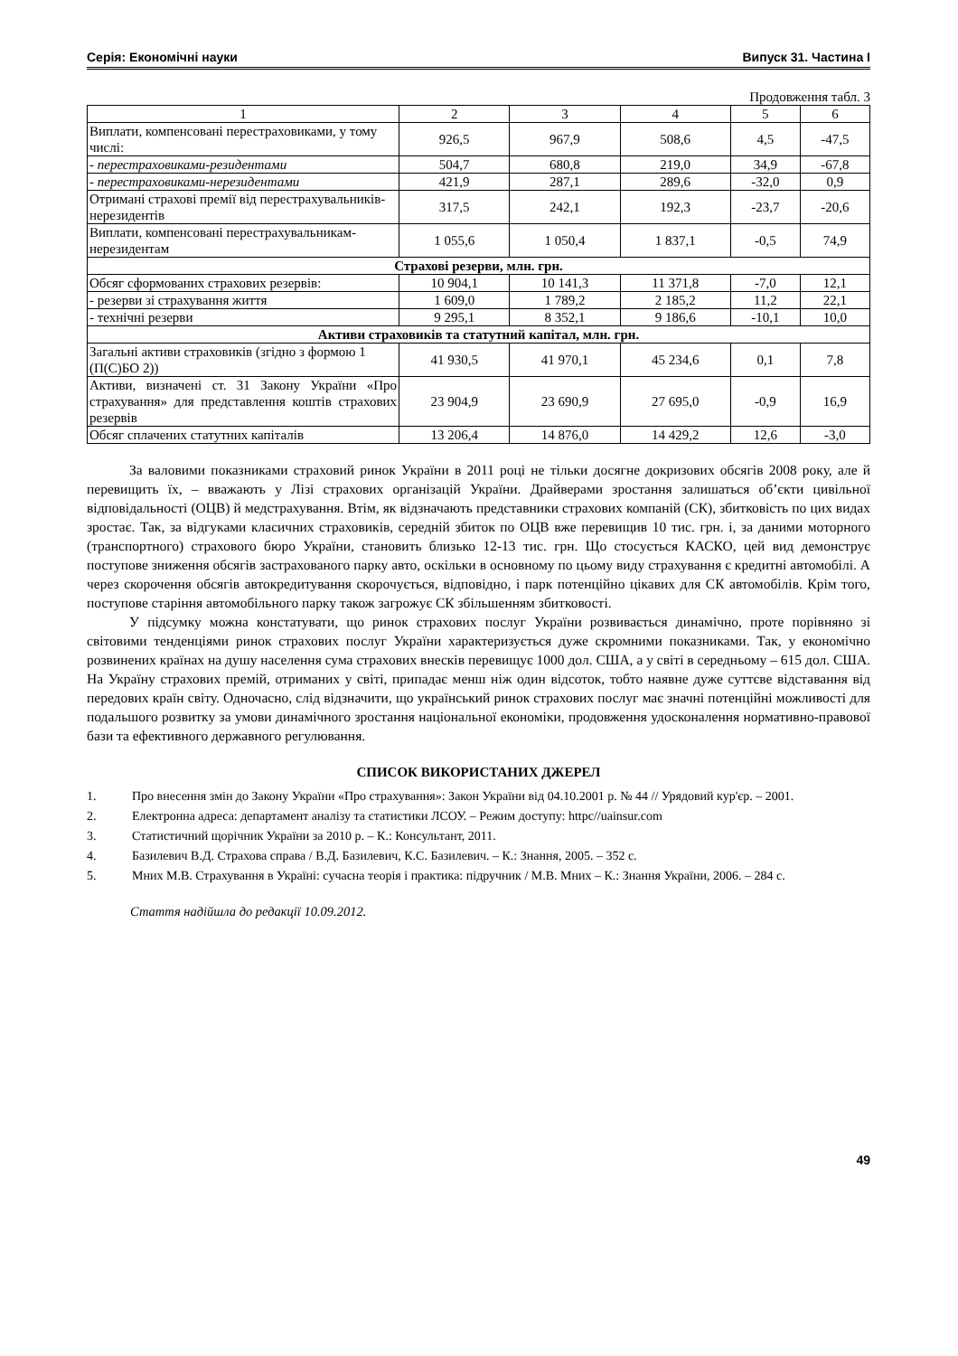Серія: Економічні науки Випуск 31. Частина I
Продовження табл. 3
| 1 | 2 | 3 | 4 | 5 | 6 |
| --- | --- | --- | --- | --- | --- |
| Виплати, компенсовані перестраховиками, у тому числі: | 926,5 | 967,9 | 508,6 | 4,5 | -47,5 |
| - перестраховиками-резидентами | 504,7 | 680,8 | 219,0 | 34,9 | -67,8 |
| - перестраховиками-нерезидентами | 421,9 | 287,1 | 289,6 | -32,0 | 0,9 |
| Отримані страхові премії від перестрахувальників-нерезидентів | 317,5 | 242,1 | 192,3 | -23,7 | -20,6 |
| Виплати, компенсовані перестрахувальникам-нерезидентам | 1 055,6 | 1 050,4 | 1 837,1 | -0,5 | 74,9 |
| Страхові резерви, млн. грн. | | | | | |
| Обсяг сформованих страхових резервів: | 10 904,1 | 10 141,3 | 11 371,8 | -7,0 | 12,1 |
| - резерви зі страхування життя | 1 609,0 | 1 789,2 | 2 185,2 | 11,2 | 22,1 |
| - технічні резерви | 9 295,1 | 8 352,1 | 9 186,6 | -10,1 | 10,0 |
| Активи страховиків та статутний капітал, млн. грн. | | | | | |
| Загальні активи страховиків (згідно з формою 1 (П(С)БО 2)) | 41 930,5 | 41 970,1 | 45 234,6 | 0,1 | 7,8 |
| Активи, визначені ст. 31 Закону України «Про страхування» для представлення коштів страхових резервів | 23 904,9 | 23 690,9 | 27 695,0 | -0,9 | 16,9 |
| Обсяг сплачених статутних капіталів | 13 206,4 | 14 876,0 | 14 429,2 | 12,6 | -3,0 |
За валовими показниками страховий ринок України в 2011 році не тільки досягне докризових обсягів 2008 року, але й перевищить їх, – вважають у Лізі страхових організацій України. Драйверами зростання залишаться об’єкти цивільної відповідальності (ОЦВ) й медстрахування. Втім, як відзначають представники страхових компаній (СК), збитковість по цих видах зростає. Так, за відгуками класичних страховиків, середній збиток по ОЦВ вже перевищив 10 тис. грн. і, за даними моторного (транспортного) страхового бюро України, становить близько 12-13 тис. грн. Що стосується КАСКО, цей вид демонструє поступове зниження обсягів застрахованого парку авто, оскільки в основному по цьому виду страхування є кредитні автомобілі. А через скорочення обсягів автокредитування скорочується, відповідно, і парк потенційно цікавих для СК автомобілів. Крім того, поступове старіння автомобільного парку також загрожує СК збільшенням збитковості.
У підсумку можна констатувати, що ринок страхових послуг України розвивається динамічно, проте порівняно зі світовими тенденціями ринок страхових послуг України характеризується дуже скромними показниками. Так, у економічно розвинених країнах на душу населення сума страхових внесків перевищує 1000 дол. США, а у світі в середньому – 615 дол. США. На Україну страхових премій, отриманих у світі, припадає менш ніж один відсоток, тобто наявне дуже суттєве відставання від передових країн світу. Одночасно, слід відзначити, що український ринок страхових послуг має значні потенційні можливості для подальшого розвитку за умови динамічного зростання національної економіки, продовження удосконалення нормативно-правової бази та ефективного державного регулювання.
СПИСОК ВИКОРИСТАНИХ ДЖЕРЕЛ
1. Про внесення змін до Закону України «Про страхування»: Закон України від 04.10.2001 р. № 44 // Урядовий кур'єр. – 2001.
2. Електронна адреса: департамент аналізу та статистики ЛСОУ. – Режим доступу: httpс//uainsur.com
3. Статистичний щорічник України за 2010 р. – К.: Консультант, 2011.
4. Базилевич В.Д. Страхова справа / В.Д. Базилевич, К.С. Базилевич. – К.: Знання, 2005. – 352 с.
5. Мних М.В. Страхування в Україні: сучасна теорія і практика: підручник / М.В. Мних – К.: Знання України, 2006. – 284 с.
Стаття надійшла до редакції 10.09.2012.
49